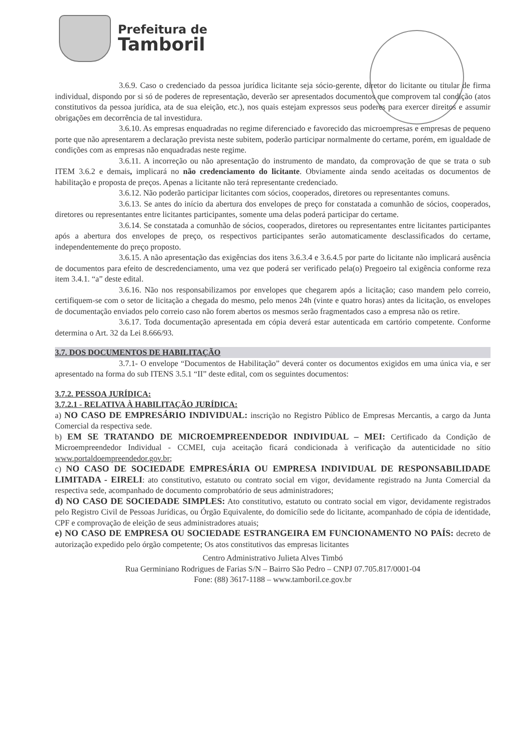Prefeitura de
Tamboril
3.6.9. Caso o credenciado da pessoa jurídica licitante seja sócio-gerente, diretor do licitante ou titular de firma individual, dispondo por si só de poderes de representação, deverão ser apresentados documentos que comprovem tal condição (atos constitutivos da pessoa jurídica, ata de sua eleição, etc.), nos quais estejam expressos seus poderes para exercer direitos e assumir obrigações em decorrência de tal investidura.
3.6.10. As empresas enquadradas no regime diferenciado e favorecido das microempresas e empresas de pequeno porte que não apresentarem a declaração prevista neste subitem, poderão participar normalmente do certame, porém, em igualdade de condições com as empresas não enquadradas neste regime.
3.6.11. A incorreção ou não apresentação do instrumento de mandato, da comprovação de que se trata o sub ITEM 3.6.2 e demais, implicará no não credenciamento do licitante. Obviamente ainda sendo aceitadas os documentos de habilitação e proposta de preços. Apenas a licitante não terá representante credenciado.
3.6.12. Não poderão participar licitantes com sócios, cooperados, diretores ou representantes comuns.
3.6.13. Se antes do início da abertura dos envelopes de preço for constatada a comunhão de sócios, cooperados, diretores ou representantes entre licitantes participantes, somente uma delas poderá participar do certame.
3.6.14. Se constatada a comunhão de sócios, cooperados, diretores ou representantes entre licitantes participantes após a abertura dos envelopes de preço, os respectivos participantes serão automaticamente desclassificados do certame, independentemente do preço proposto.
3.6.15. A não apresentação das exigências dos itens 3.6.3.4 e 3.6.4.5 por parte do licitante não implicará ausência de documentos para efeito de descredenciamento, uma vez que poderá ser verificado pela(o) Pregoeiro tal exigência conforme reza item 3.4.1. “a” deste edital.
3.6.16. Não nos responsabilizamos por envelopes que chegarem após a licitação; caso mandem pelo correio, certifiquem-se com o setor de licitação a chegada do mesmo, pelo menos 24h (vinte e quatro horas) antes da licitação, os envelopes de documentação enviados pelo correio caso não forem abertos os mesmos serão fragmentados caso a empresa não os retire.
3.6.17. Toda documentação apresentada em cópia deverá estar autenticada em cartório competente. Conforme determina o Art. 32 da Lei 8.666/93.
3.7. DOS DOCUMENTOS DE HABILITAÇÃO
3.7.1- O envelope “Documentos de Habilitação” deverá conter os documentos exigidos em uma única via, e ser apresentado na forma do sub ITENS 3.5.1 “II” deste edital, com os seguintes documentos:
3.7.2. PESSOA JURÍDICA:
3.7.2.1 - RELATIVA À HABILITAÇÃO JURÍDICA:
a) NO CASO DE EMPRESÁRIO INDIVIDUAL: inscrição no Registro Público de Empresas Mercantis, a cargo da Junta Comercial da respectiva sede.
b) EM SE TRATANDO DE MICROEMPREENDEDOR INDIVIDUAL – MEI: Certificado da Condição de Microempreendedor Individual - CCMEI, cuja aceitação ficará condicionada à verificação da autenticidade no sítio www.portaldoempreendedor.gov.br;
c) NO CASO DE SOCIEDADE EMPRESÁRIA OU EMPRESA INDIVIDUAL DE RESPONSABILIDADE LIMITADA - EIRELI: ato constitutivo, estatuto ou contrato social em vigor, devidamente registrado na Junta Comercial da respectiva sede, acompanhado de documento comprobatório de seus administradores;
d) NO CASO DE SOCIEDADE SIMPLES: Ato constitutivo, estatuto ou contrato social em vigor, devidamente registrados pelo Registro Civil de Pessoas Jurídicas, ou Órgão Equivalente, do domicílio sede do licitante, acompanhado de cópia de identidade, CPF e comprovação de eleição de seus administradores atuais;
e) NO CASO DE EMPRESA OU SOCIEDADE ESTRANGEIRA EM FUNCIONAMENTO NO PAÍS: decreto de autorização expedido pelo órgão competente; Os atos constitutivos das empresas licitantes
Centro Administrativo Julieta Alves Timbó
Rua Germiniano Rodrigues de Farias S/N – Bairro São Pedro – CNPJ 07.705.817/0001-04
Fone: (88) 3617-1188 – www.tamboril.ce.gov.br